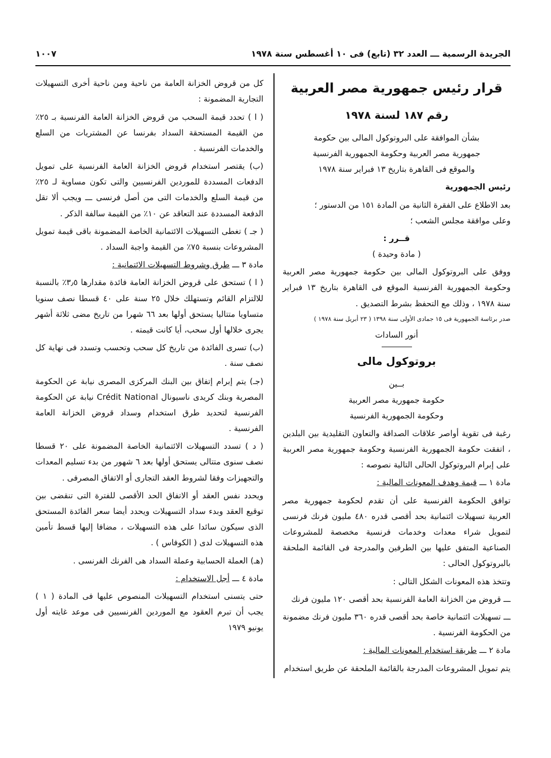الجريدة الرسمية ـــ العدد ٣٢ (تابع) فى ١٠ أغسطس سنة ١٩٧٨ ١٠٠٧
قرار رئيس جمهورية مصر العربية
رقم ١٨٧ لسنة ١٩٧٨
بشأن الموافقة على البروتوكول المالى بين حكومة
جمهورية مصر العربية وحكومة الجمهورية الفرنسية
والموقع فى القاهرة بتاريخ ١٣ فبراير سنة ١٩٧٨
رئيس الجمهورية
بعد الاطلاع على الفقرة الثانية من المادة ١٥١ من الدستور ؛
وعلى موافقة مجلس الشعب ؛
قــرر :
( مادة وحيدة )
ووفق على البروتوكول المالى بين حكومة جمهورية مصر العربية وحكومة الجمهورية الفرنسية الموقع فى القاهرة بتاريخ ١٣ فبراير سنة ١٩٧٨ ، وذلك مع التحفظ بشرط التصديق .
صدر برئاسة الجمهورية فى ١٥ جمادى الأولى سنة ١٣٩٨ ( ٢٣ أبريل سنة ١٩٧٨ )
أنور السادات
بروتوكول مالى
بــين
حكومة جمهورية مصر العربية
وحكومة الجمهورية الفرنسية
رغبة فى تقوية أواصر علاقات الصداقة والتعاون التقليدية بين البلدين ، اتفقت حكومة الجمهورية الفرنسية وحكومة جمهورية مصر العربية على إبرام البروتوكول الحالى التالية نصوصه :
مادة ١ ـــ قيمة وهدف المعونات المالية :
توافق الحكومة الفرنسية على أن تقدم لحكومة جمهورية مصر العربية تسهيلات ائتمانية بحد أقصى قدره ٤٨٠ مليون فرنك فرنسى لتمويل شراء معدات وخدمات فرنسية مخصصة للمشروعات الصناعية المتفق عليها بين الطرفين والمدرجة فى القائمة الملحقة بالبروتوكول الحالى :
وتتخذ هذه المعونات الشكل التالى :
ـــ قروض من الخزانة العامة الفرنسية بحد أقصى ١٢٠ مليون فرنك
ـــ تسهيلات ائتمانية خاصة بحد أقصى قدره ٣٦٠ مليون فرنك مضمونة من الحكومة الفرنسية .
مادة ٢ ـــ طريقة استخدام المعونات المالية :
يتم تمويل المشروعات المدرجة بالقائمة الملحقة عن طريق استخدام
كل من قروض الخزانة العامة من ناحية ومن ناحية أخرى التسهيلات التجارية المضمونة :
( ا ) تحدد قيمة السحب من قروض الخزانة العامة الفرنسية بـ ٢٥٪ من القيمة المستحقة السداد بفرنسا عن المشتريات من السلع والخدمات الفرنسية .
(ب) يقتصر استخدام قروض الخزانة العامة الفرنسية على تمويل الدفعات المسددة للموردين الفرنسيين والتى تكون مساوية لـ ٢٥٪ من قيمة السلع والخدمات التى من أصل فرنسى ـــ ويجب ألا تقل الدفعة المسددة عند التعاقد عن ١٠٪ من القيمة سالفة الذكر .
( جـ ) تغطى التسهيلات الائتمانية الخاصة المضمونة باقى قيمة تمويل المشروعات بنسبة ٧٥٪ من القيمة واجبة السداد .
مادة ٣ ـــ طرق وشروط التسهيلات الائتمانية :
( ا ) تستحق على قروض الخزانة العامة فائدة مقدارها ٣٫٥٪ بالنسبة للالتزام القائم وتستهلك خلال ٢٥ سنة على ٤٠ قسطا نصف سنويا متساويا متتاليا يستحق أولها بعد ٦٦ شهرا من تاريخ مضى ثلاثة أشهر يجرى خلالها أول سحب، أيا كانت قيمته .
(ب) تسرى الفائدة من تاريخ كل سحب وتحسب وتسدد فى نهاية كل نصف سنة .
(جـ) يتم إبرام إتفاق بين البنك المركزى المصرى نيابة عن الحكومة المصرية وبنك كريدى ناسيونال Crédit National نيابة عن الحكومة الفرنسية لتحديد طرق استخدام وسداد قروض الخزانة العامة الفرنسية .
( د ) تسدد التسهيلات الائتمانية الخاصة المضمونة على ٢٠ قسطا نصف سنوى متتالى يستحق أولها بعد ٦ شهور من بدء تسليم المعدات والتجهيزات وفقا لشروط العقد التجارى أو الاتفاق المصرفى .
ويحدد نفس العقد أو الاتفاق الحد الأقصى للفترة التى تنقضى بين توقيع العقد وبدء سداد التسهيلات ويحدد أيضا سعر الفائدة المستحق الذى سيكون سائدا على هذه التسهيلات ، مضافا إليها قسط تأمين هذه التسهيلات لدى ( الكوفاس ) .
(هـ) العملة الحسابية وعملة السداد هى الفرنك الفرنسى .
مادة ٤ ـــ أجل الاستخدام :
حتى يتسنى استخدام التسهيلات المنصوص عليها فى المادة ( ١ ) يجب أن تبرم العقود مع الموردين الفرنسيين فى موعد غايته أول يونيو ١٩٧٩